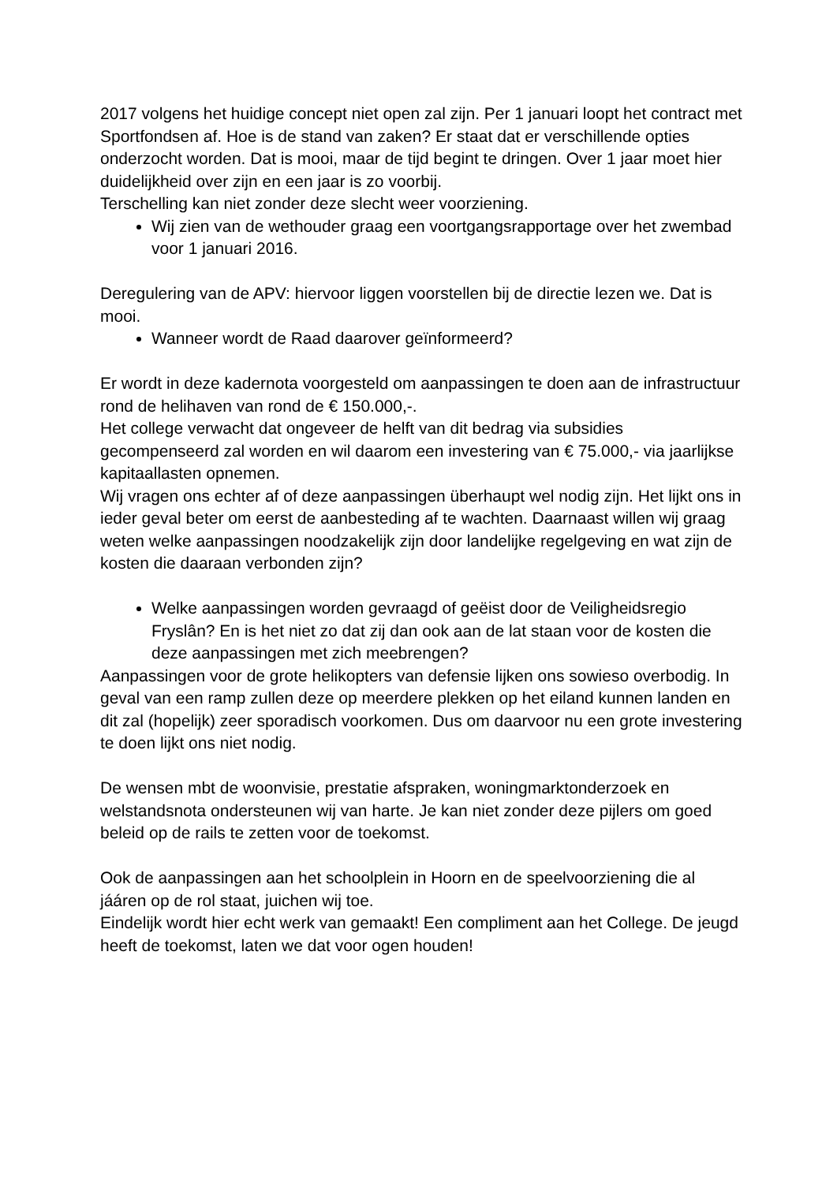2017 volgens het huidige concept niet open zal zijn. Per 1 januari loopt het contract met Sportfondsen af. Hoe is de stand van zaken? Er staat dat er verschillende opties onderzocht worden. Dat is mooi, maar de tijd begint te dringen. Over 1 jaar moet hier duidelijkheid over zijn en een jaar is zo voorbij.
Terschelling kan niet zonder deze slecht weer voorziening.
Wij zien van de wethouder graag een voortgangsrapportage over het zwembad voor 1 januari 2016.
Deregulering van de APV: hiervoor liggen voorstellen bij de directie lezen we. Dat is mooi.
Wanneer wordt de Raad daarover geïnformeerd?
Er wordt in deze kadernota voorgesteld om aanpassingen te doen aan de infrastructuur rond de helihaven van rond de € 150.000,-.
Het college verwacht dat ongeveer de helft van dit bedrag via subsidies gecompenseerd zal worden en wil daarom een investering van € 75.000,- via jaarlijkse kapitaallasten opnemen.
Wij vragen ons echter af of deze aanpassingen überhaupt wel nodig zijn. Het lijkt ons in ieder geval beter om eerst de aanbesteding af te wachten. Daarnaast willen wij graag weten welke aanpassingen noodzakelijk zijn door landelijke regelgeving en wat zijn de kosten die daaraan verbonden zijn?
Welke aanpassingen worden gevraagd of geëist door de Veiligheidsregio Fryslân? En is het niet zo dat zij dan ook aan de lat staan voor de kosten die deze aanpassingen met zich meebrengen?
Aanpassingen voor de grote helikopters van defensie lijken ons sowieso overbodig. In geval van een ramp zullen deze op meerdere plekken op het eiland kunnen landen en dit zal (hopelijk) zeer sporadisch voorkomen. Dus om daarvoor nu een grote investering te doen lijkt ons niet nodig.
De wensen mbt de woonvisie, prestatie afspraken, woningmarktonderzoek en welstandsnota ondersteunen wij van harte. Je kan niet zonder deze pijlers om goed beleid op de rails te zetten voor de toekomst.
Ook de aanpassingen aan het schoolplein in Hoorn en de speelvoorziening die al jááren op de rol staat, juichen wij toe.
Eindelijk wordt hier echt werk van gemaakt! Een compliment aan het College. De jeugd heeft de toekomst, laten we dat voor ogen houden!